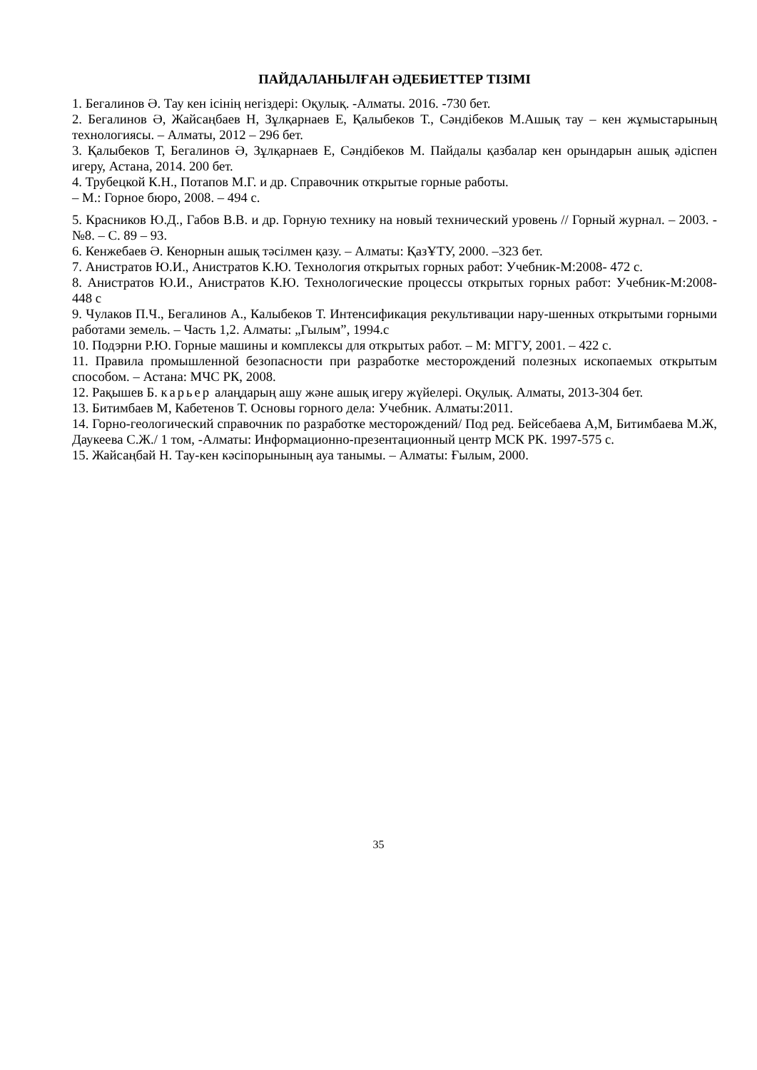ПАЙДАЛАНЫЛҒАН ӘДЕБИЕТТЕР ТІЗІМІ
1. Бегалинов Ә. Тау кен ісінің негіздері: Оқулық. -Алматы. 2016. -730 бет.
2. Бегалинов Ә, Жайсаңбаев Н, Зұлқарнаев Е, Қалыбеков Т., Сәндібеков М.Ашық тау – кен жұмыстарының технологиясы. – Алматы, 2012 – 296 бет.
3. Қалыбеков Т, Бегалинов Ә, Зұлқарнаев Е, Сәндібеков М. Пайдалы қазбалар кен орындарын ашық әдіспен игеру, Астана, 2014. 200 бет.
4. Трубецкой К.Н., Потапов М.Г. и др. Справочник открытые горные работы.
– М.: Горное бюро, 2008. – 494 с.
5. Красников Ю.Д., Габов В.В. и др. Горную технику на новый технический уровень // Горный журнал. – 2003. - №8. – С. 89 – 93.
6. Кенжебаев Ә. Кенорнын ашық тәсілмен қазу. – Алматы: ҚазҰТУ, 2000. –323 бет.
7. Анистратов Ю.И., Анистратов К.Ю. Технология открытых горных работ: Учебник-М:2008- 472 с.
8. Анистратов Ю.И., Анистратов К.Ю. Технологические процессы открытых горных работ: Учебник-М:2008- 448 с
9. Чулаков П.Ч., Бегалинов А., Калыбеков Т. Интенсификация рекультивации нару-шенных открытыми горными работами земель. – Часть 1,2. Алматы: „Гылым”, 1994.с
10. Подэрни Р.Ю. Горные машины и комплексы для открытых работ. – М: МГГУ, 2001. – 422 с.
11. Правила промышленной безопасности при разработке месторождений полезных ископаемых открытым способом. – Астана: МЧС РК, 2008.
12. Рақышев Б. карьер алаңдарың ашу және ашық игеру жүйелері. Оқулық. Алматы, 2013-304 бет.
13. Битимбаев М, Кабетенов Т. Основы горного дела: Учебник. Алматы:2011.
14. Горно-геологический справочник по разработке месторождений/ Под ред. Бейсебаева А,М, Битимбаева М.Ж, Даукеева С.Ж./ 1 том, -Алматы: Информационно-презентационный центр МСК РК. 1997-575 с.
15. Жайсаңбай Н. Тау-кен кәсіпорынының ауа танымы. – Алматы: Ғылым, 2000.
35